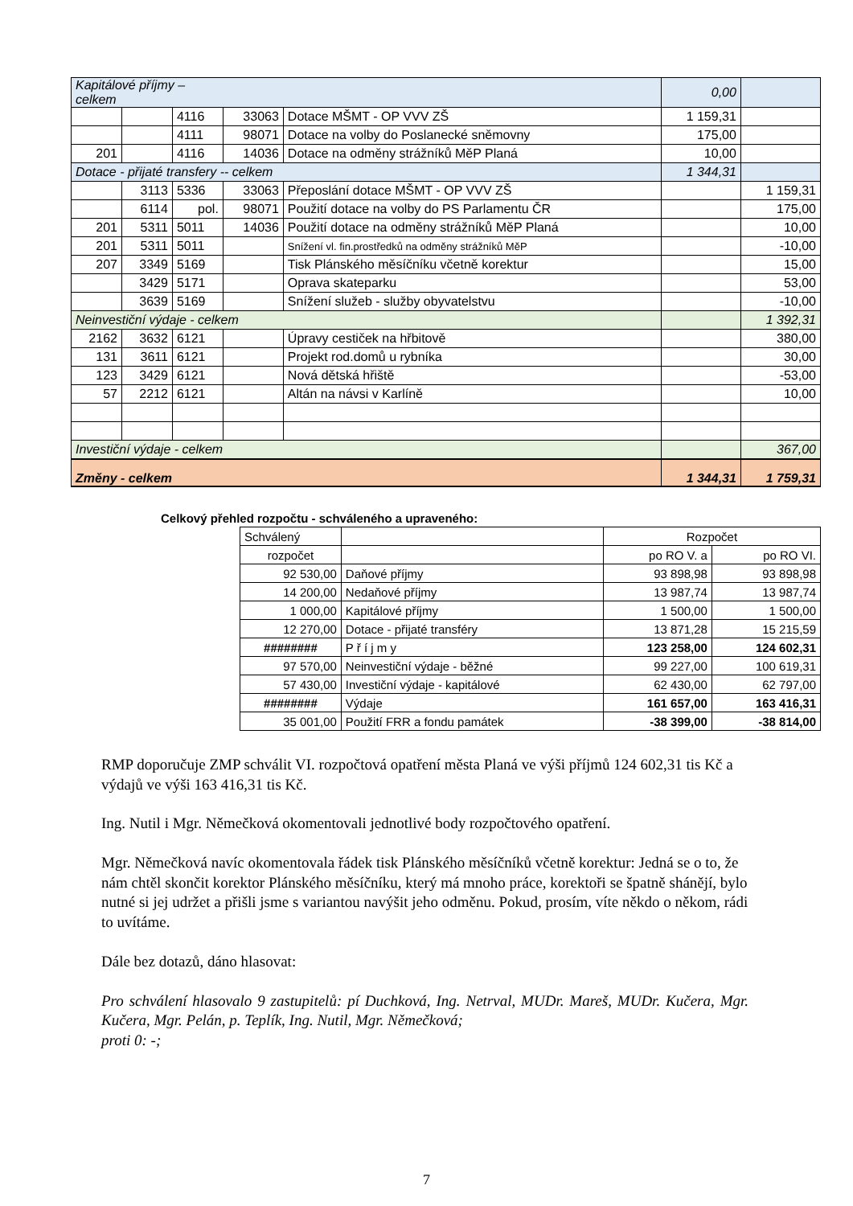| Kapitálové příjmy – celkem | | | | | 0,00 | |
| | | 4116 | 33063 | Dotace MŠMT - OP VVV ZŠ | 1 159,31 | |
| | | 4111 | 98071 | Dotace na volby do Poslanecké sněmovny | 175,00 | |
| 201 | | 4116 | 14036 | Dotace na odměny strážníků MěP Planá | 10,00 | |
| Dotace - přijaté transfery -- celkem | | | | | 1 344,31 | |
| | 3113 | 5336 | 33063 | Přeposlání dotace MŠMT - OP VVV ZŠ | | 1 159,31 |
| | 6114 | pol. | 98071 | Použití dotace na volby do PS Parlamentu ČR | | 175,00 |
| 201 | 5311 | 5011 | 14036 | Použití dotace na odměny strážníků MěP Planá | | 10,00 |
| 201 | 5311 | 5011 | | Snížení vl. fin.prostředků na odměny strážníků MěP | | -10,00 |
| 207 | 3349 | 5169 | | Tisk Plánského měsíčníku včetně korektur | | 15,00 |
| | 3429 | 5171 | | Oprava skateparku | | 53,00 |
| | 3639 | 5169 | | Snížení služeb - služby obyvatelstvu | | -10,00 |
| Neinvestiční výdaje - celkem | | | | | | 1 392,31 |
| 2162 | 3632 | 6121 | | Úpravy cestiček na hřbitově | | 380,00 |
| 131 | 3611 | 6121 | | Projekt rod.domů u rybníka | | 30,00 |
| 123 | 3429 | 6121 | | Nová dětská hřiště | | -53,00 |
| 57 | 2212 | 6121 | | Altán na návsi v Karlíně | | 10,00 |
| Investiční výdaje - celkem | | | | | | 367,00 |
| Změny - celkem | | | | | 1 344,31 | 1 759,31 |
Celkový přehled rozpočtu - schváleného a upraveného:
| Schválený | | Rozpočet | |
| rozpočet | | po RO V. a | po RO VI. |
| 92 530,00 | Daňové příjmy | 93 898,98 | 93 898,98 |
| 14 200,00 | Nedaňové příjmy | 13 987,74 | 13 987,74 |
| 1 000,00 | Kapitálové příjmy | 1 500,00 | 1 500,00 |
| 12 270,00 | Dotace - přijaté transféry | 13 871,28 | 15 215,59 |
| ######## | P ř í j m y | 123 258,00 | 124 602,31 |
| 97 570,00 | Neinvestiční výdaje - běžné | 99 227,00 | 100 619,31 |
| 57 430,00 | Investiční výdaje - kapitálové | 62 430,00 | 62 797,00 |
| ######## | Výdaje | 161 657,00 | 163 416,31 |
| 35 001,00 | Použití FRR a fondu památek | -38 399,00 | -38 814,00 |
RMP doporučuje ZMP schválit VI. rozpočtová opatření města Planá ve výši příjmů 124 602,31 tis Kč a výdajů ve výši 163 416,31 tis Kč.
Ing. Nutil i Mgr. Němečková okomentovali jednotlivé body rozpočtového opatření.
Mgr. Němečková navíc okomentovala řádek tisk Plánského měsíčníků včetně korektur: Jedná se o to, že nám chtěl skončit korektor Plánského měsíčníku, který má mnoho práce, korektoři se špatně shánějí, bylo nutné si jej udržet a přišli jsme s variantou navýšit jeho odměnu. Pokud, prosím, víte někdo o někom, rádi to uvítáme.
Dále bez dotazů, dáno hlasovat:
Pro schválení hlasovalo 9 zastupitelů: pí Duchková, Ing. Netrval, MUDr. Mareš, MUDr. Kučera, Mgr. Kučera, Mgr. Pelán, p. Teplík, Ing. Nutil, Mgr. Němečková;
proti 0: -;
7